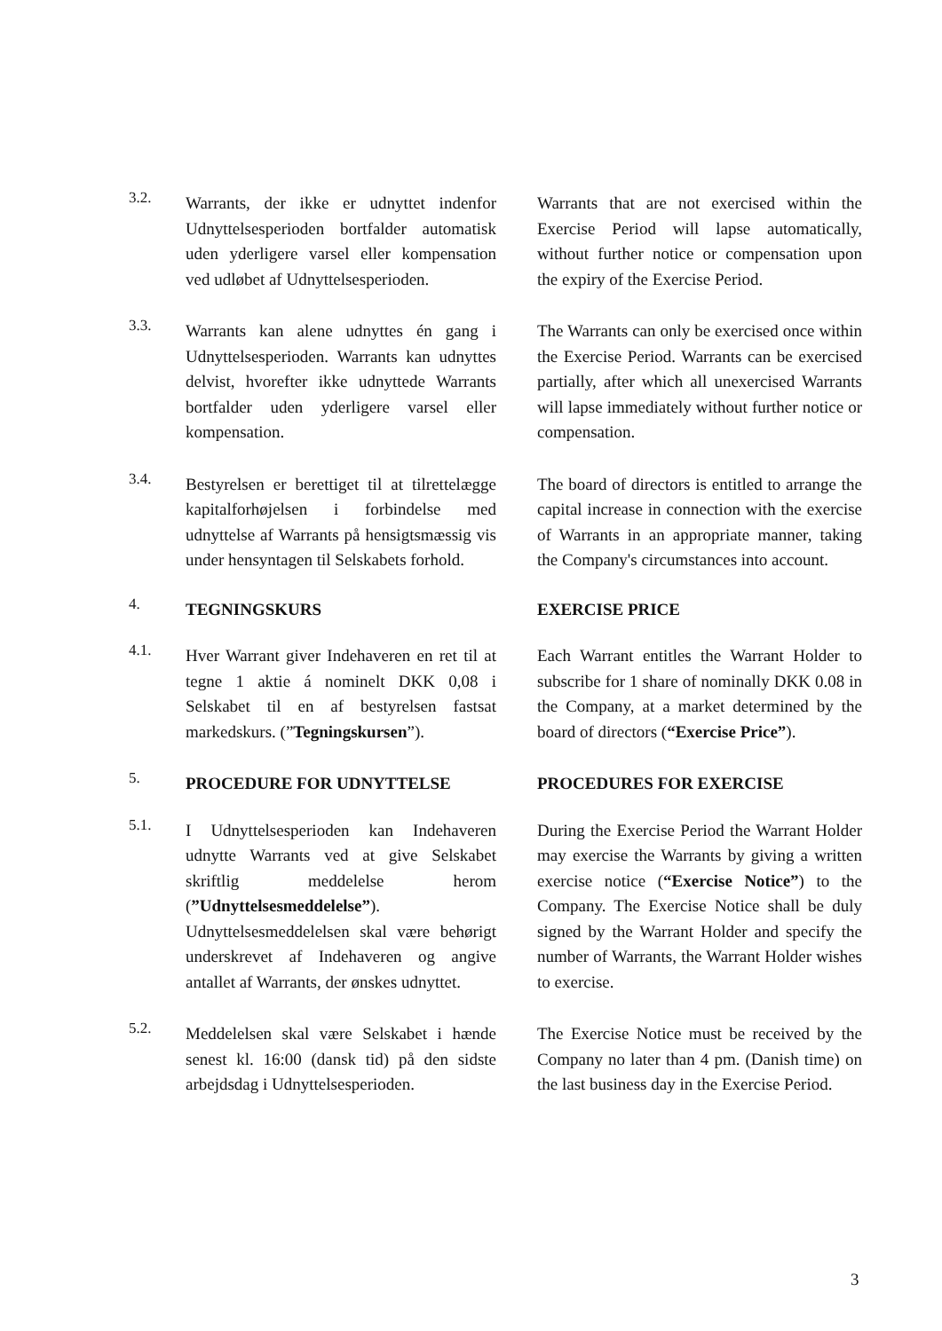3.2.
Warrants, der ikke er udnyttet indenfor Udnyttelsesperioden bortfalder automatisk uden yderligere varsel eller kompensation ved udløbet af Udnyttelsesperioden.
Warrants that are not exercised within the Exercise Period will lapse automatically, without further notice or compensation upon the expiry of the Exercise Period.
3.3.
Warrants kan alene udnyttes én gang i Udnyttelsesperioden. Warrants kan udnyttes delvist, hvorefter ikke udnyttede Warrants bortfalder uden yderligere varsel eller kompensation.
The Warrants can only be exercised once within the Exercise Period. Warrants can be exercised partially, after which all unexercised Warrants will lapse immediately without further notice or compensation.
3.4.
Bestyrelsen er berettiget til at tilrettelægge kapitalforhøjelsen i forbindelse med udnyttelse af Warrants på hensigtsmæssig vis under hensyntagen til Selskabets forhold.
The board of directors is entitled to arrange the capital increase in connection with the exercise of Warrants in an appropriate manner, taking the Company's circumstances into account.
4.
TEGNINGSKURS EXERCISE PRICE
4.1.
Hver Warrant giver Indehaveren en ret til at tegne 1 aktie á nominelt DKK 0,08 i Selskabet til en af bestyrelsen fastsat markedskurs. (”Tegningskursen”).
Each Warrant entitles the Warrant Holder to subscribe for 1 share of nominally DKK 0.08 in the Company, at a market determined by the board of directors (“Exercise Price”).
5.
PROCEDURE FOR UDNYTTELSE PROCEDURES FOR EXERCISE
5.1.
I Udnyttelsesperioden kan Indehaveren udnytte Warrants ved at give Selskabet skriftlig meddelelse herom (”Udnyttelsesmeddelelse”). Udnyttelsesmeddelelsen skal være behørigt underskrevet af Indehaveren og angive antallet af Warrants, der ønskes udnyttet.
During the Exercise Period the Warrant Holder may exercise the Warrants by giving a written exercise notice (“Exercise Notice”) to the Company. The Exercise Notice shall be duly signed by the Warrant Holder and specify the number of Warrants, the Warrant Holder wishes to exercise.
5.2.
Meddelelsen skal være Selskabet i hænde senest kl. 16:00 (dansk tid) på den sidste arbejdsdag i Udnyttelsesperioden.
The Exercise Notice must be received by the Company no later than 4 pm. (Danish time) on the last business day in the Exercise Period.
3